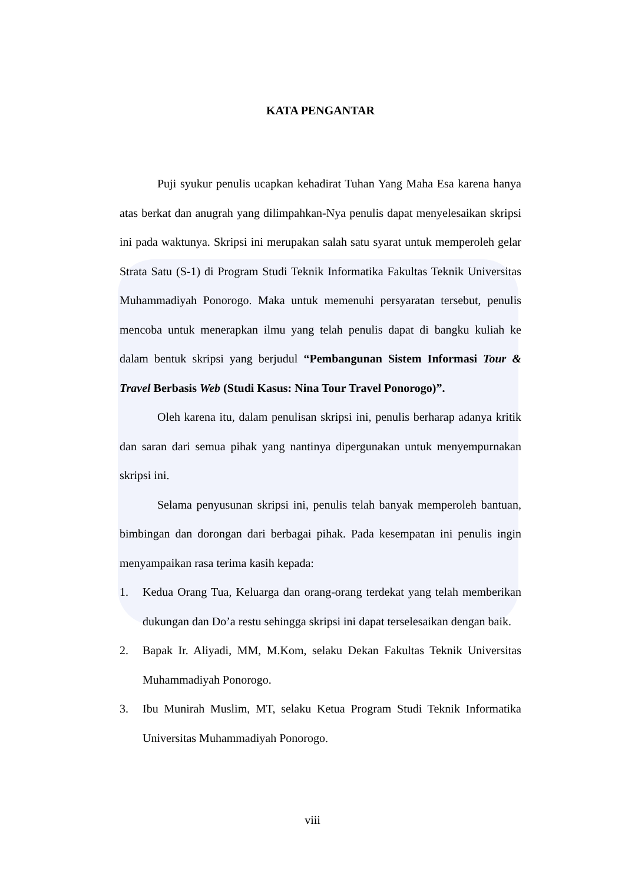KATA PENGANTAR
Puji syukur penulis ucapkan kehadirat Tuhan Yang Maha Esa karena hanya atas berkat dan anugrah yang dilimpahkan-Nya penulis dapat menyelesaikan skripsi ini pada waktunya. Skripsi ini merupakan salah satu syarat untuk memperoleh gelar Strata Satu (S-1) di Program Studi Teknik Informatika Fakultas Teknik Universitas Muhammadiyah Ponorogo. Maka untuk memenuhi persyaratan tersebut, penulis mencoba untuk menerapkan ilmu yang telah penulis dapat di bangku kuliah ke dalam bentuk skripsi yang berjudul “Pembangunan Sistem Informasi Tour & Travel Berbasis Web (Studi Kasus: Nina Tour Travel Ponorogo)”.
Oleh karena itu, dalam penulisan skripsi ini, penulis berharap adanya kritik dan saran dari semua pihak yang nantinya dipergunakan untuk menyempurnakan skripsi ini.
Selama penyusunan skripsi ini, penulis telah banyak memperoleh bantuan, bimbingan dan dorongan dari berbagai pihak. Pada kesempatan ini penulis ingin menyampaikan rasa terima kasih kepada:
1. Kedua Orang Tua, Keluarga dan orang-orang terdekat yang telah memberikan dukungan dan Do’a restu sehingga skripsi ini dapat terselesaikan dengan baik.
2. Bapak Ir. Aliyadi, MM, M.Kom, selaku Dekan Fakultas Teknik Universitas Muhammadiyah Ponorogo.
3. Ibu Munirah Muslim, MT, selaku Ketua Program Studi Teknik Informatika Universitas Muhammadiyah Ponorogo.
viii